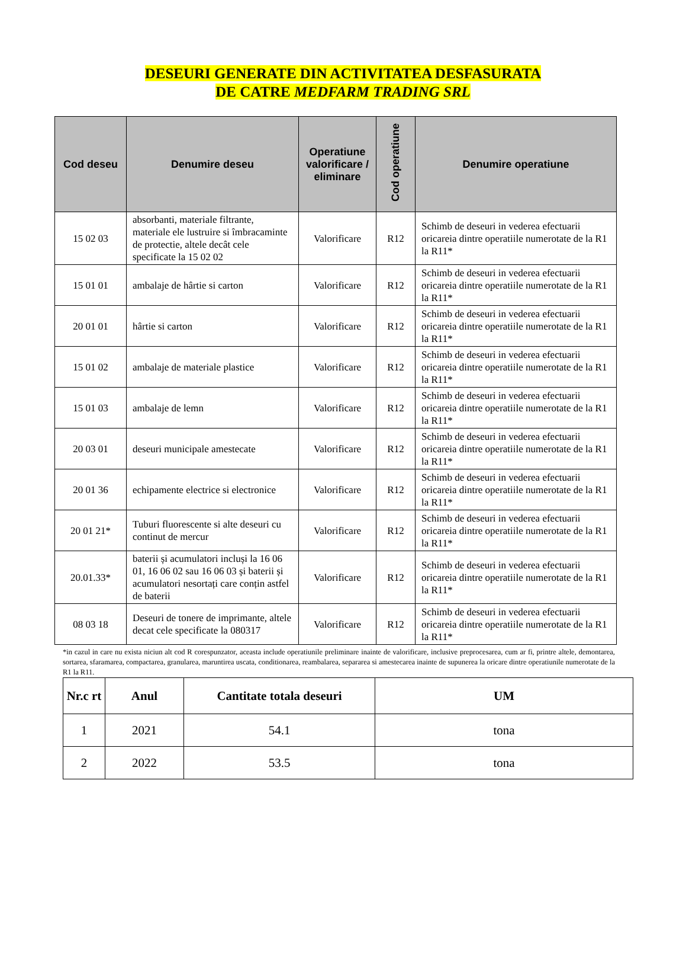DESEURI GENERATE DIN ACTIVITATEA DESFASURATA
DE CATRE MEDFARM TRADING SRL
| Cod deseu | Denumire deseu | Operatiune valorificare / eliminare | Cod operatiune | Denumire operatiune |
| --- | --- | --- | --- | --- |
| 15 02 03 | absorbanti, materiale filtrante, materiale ele lustruire si îmbracaminte de protectie, altele decât cele specificate la 15 02 02 | Valorificare | R12 | Schimb de deseuri in vederea efectuarii oricareia dintre operatiile numerotate de la R1 la R11* |
| 15 01 01 | ambalaje de hârtie si carton | Valorificare | R12 | Schimb de deseuri in vederea efectuarii oricareia dintre operatiile numerotate de la R1 la R11* |
| 20 01 01 | hârtie si carton | Valorificare | R12 | Schimb de deseuri in vederea efectuarii oricareia dintre operatiile numerotate de la R1 la R11* |
| 15 01 02 | ambalaje de materiale plastice | Valorificare | R12 | Schimb de deseuri in vederea efectuarii oricareia dintre operatiile numerotate de la R1 la R11* |
| 15 01 03 | ambalaje de lemn | Valorificare | R12 | Schimb de deseuri in vederea efectuarii oricareia dintre operatiile numerotate de la R1 la R11* |
| 20 03 01 | deseuri municipale amestecate | Valorificare | R12 | Schimb de deseuri in vederea efectuarii oricareia dintre operatiile numerotate de la R1 la R11* |
| 20 01 36 | echipamente electrice si electronice | Valorificare | R12 | Schimb de deseuri in vederea efectuarii oricareia dintre operatiile numerotate de la R1 la R11* |
| 20 01 21* | Tuburi fluorescente si alte deseuri cu continut de mercur | Valorificare | R12 | Schimb de deseuri in vederea efectuarii oricareia dintre operatiile numerotate de la R1 la R11* |
| 20.01.33* | baterii și acumulatori incluși la 16 06 01, 16 06 02 sau 16 06 03 și baterii și acumulatori nesortați care conțin astfel de baterii | Valorificare | R12 | Schimb de deseuri in vederea efectuarii oricareia dintre operatiile numerotate de la R1 la R11* |
| 08 03 18 | Deseuri de tonere de imprimante, altele decat cele specificate la 080317 | Valorificare | R12 | Schimb de deseuri in vederea efectuarii oricareia dintre operatiile numerotate de la R1 la R11* |
*in cazul in care nu exista niciun alt cod R corespunzator, aceasta include operatiunile preliminare inainte de valorificare, inclusive preprocesarea, cum ar fi, printre altele, demontarea, sortarea, sfaramarea, compactarea, granularea, maruntirea uscata, conditionarea, reambalarea, separarea si amestecarea inainte de supunerea la oricare dintre operatiunile numerotate de la R1 la R11.
| Nr.c rt | Anul | Cantitate totala deseuri | UM |
| --- | --- | --- | --- |
| 1 | 2021 | 54.1 | tona |
| 2 | 2022 | 53.5 | tona |